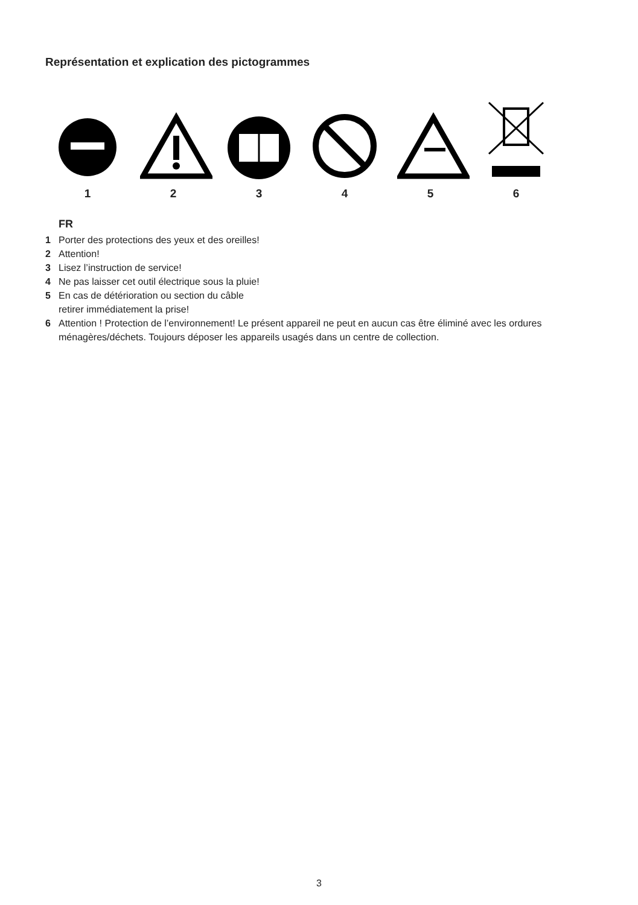Représentation et explication des pictogrammes
1 2 3 4 5 6
FR
1 Porter des protections des yeux et des oreilles!
2 Attention!
3 Lisez l’instruction de service!
4 Ne pas laisser cet outil électrique sous la pluie!
5 En cas de détérioration ou section du câble
retirer immédiatement la prise!
6 Attention ! Protection de l’environnement! Le présent appareil ne peut en aucun cas être éliminé avec les ordures ménagères/déchets. Toujours déposer les appareils usagés dans un centre de collection.
3